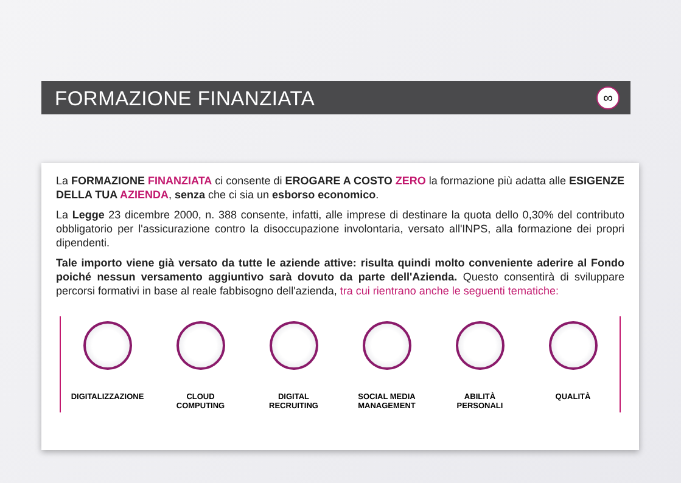FORMAZIONE FINANZIATA
∞
La FORMAZIONE FINANZIATA ci consente di EROGARE A COSTO ZERO la formazione più adatta alle ESIGENZE DELLA TUA AZIENDA, senza che ci sia un esborso economico.
La Legge 23 dicembre 2000, n. 388 consente, infatti, alle imprese di destinare la quota dello 0,30% del contributo obbligatorio per l'assicurazione contro la disoccupazione involontaria, versato all'INPS, alla formazione dei propri dipendenti.
Tale importo viene già versato da tutte le aziende attive: risulta quindi molto conveniente aderire al Fondo poiché nessun versamento aggiuntivo sarà dovuto da parte dell'Azienda. Questo consentirà di sviluppare percorsi formativi in base al reale fabbisogno dell'azienda, tra cui rientrano anche le seguenti tematiche:
DIGITALIZZAZIONE CLOUD
COMPUTING
DIGITAL
RECRUITING
SOCIAL MEDIA
MANAGEMENT
ABILITÀ
PERSONALI
QUALITÀ